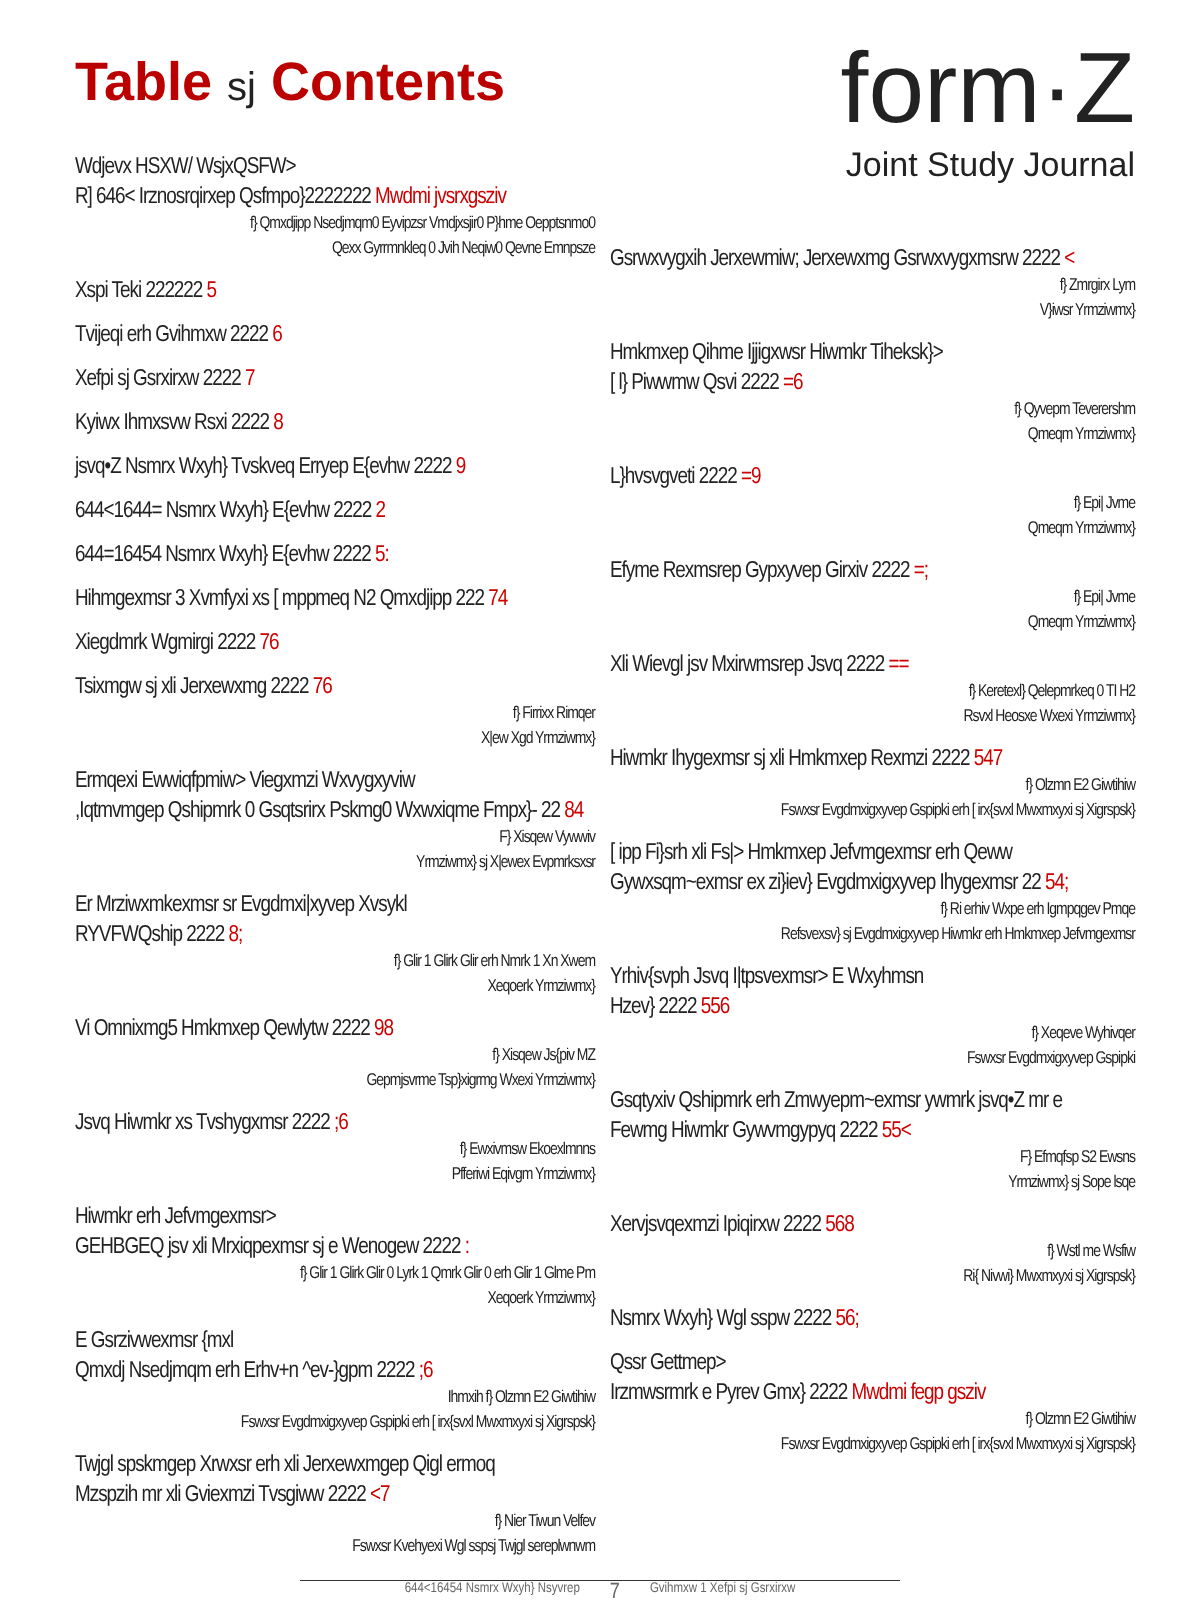Table sj Contents
Wdjevx HSXW/ WsjxQSFW>
R] 646< Irznosrqirxep Qsfmpo}2222222 Mwdmi jvsrxgsziv
f} Qmxdjipp Nsedjmqm0 Eyvipzsr Vmdjxsjir0 P}hme Oepptsnmo0
Qexx Gyrrmnkleq 0 Jvih Neqiw0 Qevne Emnpsze
Xspi Teki 222222 5
Tvijeqi erh Gvihmxw 2222 6
Xefpi sj Gsrxirxw 2222 7
Kyiwx Ihmxsvw Rsxi 2222 8
jsvq•Z Nsmrx Wxyh} Tvskveq Erryep E{evhw 2222 9
644<1644= Nsmrx Wxyh} E{evhw 2222 2
644=16454 Nsmrx Wxyh} E{evhw 2222 5:
Hihmgexmsr 3 Xvmfyxi xs [ mppmeq N2 Qmxdjipp 222 74
Xiegdmrk Wgmirgi 2222 76
Tsixmgw sj xli Jerxewxmg 2222 76
f} Firrixx Rimqer
X|ew Xgd Yrmziwmx}
Ermqexi Ewwiqfpmiw> Viegxmzi Wxvygxyviw
,Iqtmvmgep Qshipmrk 0 Gsqtsrirx Pskmg0 Wxwxiqme Fmpx}- 22 84
F} Xisqew Vywwiv
Yrmziwmx} sj X|ewex Evpmrksxsr
Er Mrziwxmkexmsr sr Evgdmxi|xyvep Xvsykl
RYVFWQship 2222 8;
f} Glir 1 Glirk Glir erh Nmrk 1 Xn Xwem
Xeqoerk Yrmziwmx}
Vi Omnixmg5 Hmkmxep Qewlytw 2222 98
f} Xisqew Js{piv MZ
Gepmjsvrme Tsp}xigrmg Wxexi Yrmziwmx}
Jsvq Hiwmkr xs Tvshygxmsr 2222 ;6
f} Ewxivmsw Ekoexlmnns
Pfferiwi Eqivgm Yrmziwmx}
Hiwmkr erh Jefvmgexmsr>
GEHBGEQ jsv xli Mrxiqpexmsr sj e Wenogew 2222 :
f} Glir 1 Glirk Glir 0 Lyrk 1 Qmrk Glir 0 erh Glir 1 Glme Pm
Xeqoerk Yrmziwmx}
E Gsrzivwexmsr {mxl
Qmxdj Nsedjmqm erh Erhv+n ^ev-}gpm 2222 ;6
Ihmxih f} Olzmn E2 Giwtihiw
Fswxsr Evgdmxigxyvep Gspipki erh [ irx{svxl Mwxmxyxi sj Xigrspsk}
Twjgl spskmgep Xrwxsr erh xli Jerxewxmgep Qigl ermoq
Mzspzih mr xli Gviexmzi Tvsgiww 2222 <7
f} Nier Tiwun Velfev
Fswxsr Kvehyexi Wgl sspsj Twjgl sereplwnwm
form·Z
Joint Study Journal
Gsrwxvygxih Jerxewmiw; Jerxewxmg Gsrwxvygxmsrw 2222 <
f} Zmrgirx Lym
V}iwsr Yrmziwmx}
Hmkmxep Qihme Ijjigxwsr Hiwmkr Tiheksk}>
[ l} Piwwmw Qsvi 2222 =6
f} Qyvepm Teverershm
Qmeqm Yrmziwmx}
L}hvsvgveti 2222 =9
f} Epi| Jvme
Qmeqm Yrmziwmx}
Efyme Rexmsrep Gypxyvep Girxiv 2222 =;
f} Epi| Jvme
Qmeqm Yrmziwmx}
Xli Wievgl jsv Mxirwmsrep Jsvq 2222 ==
f} Keretexl} Qelepmrkeq 0 TI H2
Rsvxl Heosxe Wxexi Yrmziwmx}
Hiwmkr Ihygexmsr sj xli Hmkmxep Rexmzi 2222 547
f} Olzmn E2 Giwtihiw
Fswxsr Evgdmxigxyvep Gspipki erh [ irx{svxl Mwxmxyxi sj Xigrspsk}
[ ipp Fi}srh xli Fs|> Hmkmxep Jefvmgexmsr erh Qeww
Gywxsqm~exmsr ex zi}iev} Evgdmxigxyvep Ihygexmsr 22 54;
f} Ri erhiv Wxpe erh Igmpqgev Pmqe
Refsvexsv} sj Evgdmxigxyvep Hiwmkr erh Hmkmxep Jefvmgexmsr
Yrhiv{svph Jsvq I|tpsvexmsr> E Wxyhmsn
Hzev} 2222 556
f} Xeqeve Wyhivqer
Fswxsr Evgdmxigxyvep Gspipki
Gsqtyxiv Qshipmrk erh Zmwyepm~exmsr ywmrk jsvq•Z mr e
Fewmg Hiwmkr Gywvmgypyq 2222 55<
F} Efmqfsp S2 Ewsns
Yrmziwmx} sj Sope lsqe
Xervjsvqexmzi Ipiqirxw 2222 568
f} Wstl me Wsfiw
Ri{ Nivwi} Mwxmxyxi sj Xigrspsk}
Nsmrx Wxyh} Wgl sspw 2222 56;
Qssr Gettmep>
Irzmwsrmrk e Pyrev Gmx} 2222 Mwdmi fegp gsziv
f} Olzmn E2 Giwtihiw
Fswxsr Evgdmxigxyvep Gspipki erh [ irx{svxl Mwxmxyxi sj Xigrspsk}
644<16454 Nsmrx Wxyh} Nsyvrep 7 Gvihmxw 1 Xefpi sj Gsrxirxw